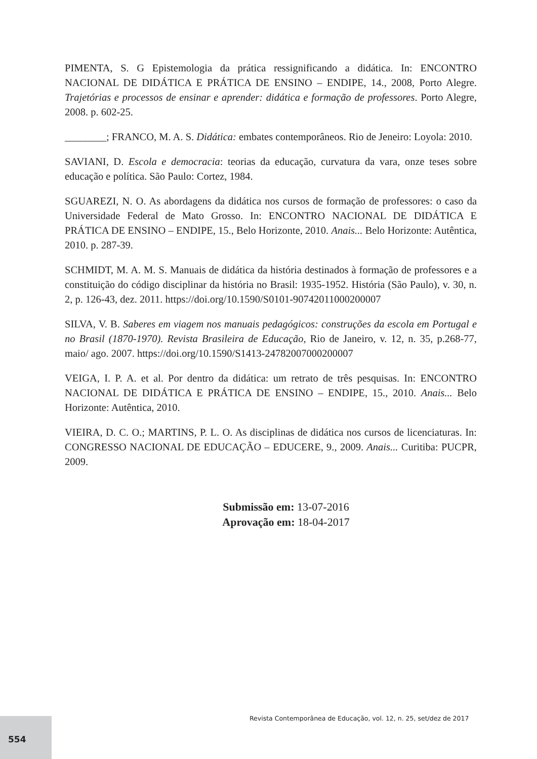PIMENTA, S. G Epistemologia da prática ressignificando a didática. In: ENCONTRO NACIONAL DE DIDÁTICA E PRÁTICA DE ENSINO – ENDIPE, 14., 2008, Porto Alegre. Trajetórias e processos de ensinar e aprender: didática e formação de professores. Porto Alegre, 2008. p. 602-25.
________; FRANCO, M. A. S. Didática: embates contemporâneos. Rio de Jeneiro: Loyola: 2010.
SAVIANI, D. Escola e democracia: teorias da educação, curvatura da vara, onze teses sobre educação e política. São Paulo: Cortez, 1984.
SGUAREZI, N. O. As abordagens da didática nos cursos de formação de professores: o caso da Universidade Federal de Mato Grosso. In: ENCONTRO NACIONAL DE DIDÁTICA E PRÁTICA DE ENSINO – ENDIPE, 15., Belo Horizonte, 2010. Anais... Belo Horizonte: Autêntica, 2010. p. 287-39.
SCHMIDT, M. A. M. S. Manuais de didática da história destinados à formação de professores e a constituição do código disciplinar da história no Brasil: 1935-1952. História (São Paulo), v. 30, n. 2, p. 126-43, dez. 2011. https://doi.org/10.1590/S0101-90742011000200007
SILVA, V. B. Saberes em viagem nos manuais pedagógicos: construções da escola em Portugal e no Brasil (1870-1970). Revista Brasileira de Educação, Rio de Janeiro, v. 12, n. 35, p.268-77, maio/ ago. 2007. https://doi.org/10.1590/S1413-24782007000200007
VEIGA, I. P. A. et al. Por dentro da didática: um retrato de três pesquisas. In: ENCONTRO NACIONAL DE DIDÁTICA E PRÁTICA DE ENSINO – ENDIPE, 15., 2010. Anais... Belo Horizonte: Autêntica, 2010.
VIEIRA, D. C. O.; MARTINS, P. L. O. As disciplinas de didática nos cursos de licenciaturas. In: CONGRESSO NACIONAL DE EDUCAÇÃO – EDUCERE, 9., 2009. Anais... Curitiba: PUCPR, 2009.
Submissão em: 13-07-2016
Aprovação em: 18-04-2017
Revista Contemporânea de Educação, vol. 12, n. 25, set/dez de 2017
554